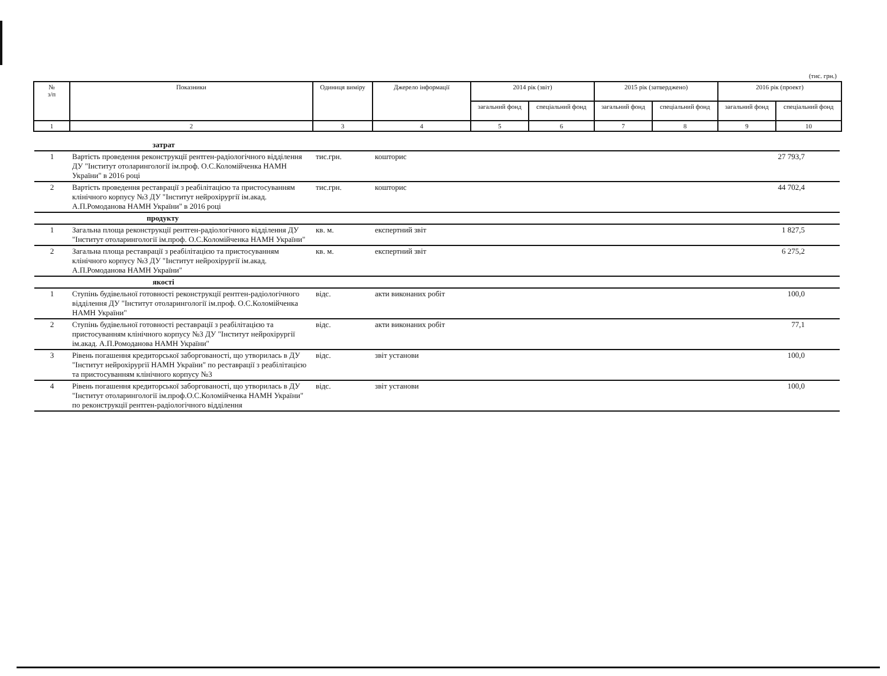(тис. грн.)
| № з/п | Показники | Одиниця виміру | Джерело інформації | 2014 рік (звіт) | | 2015 рік (затверджено) | | 2016 рік (проект) | |
| --- | --- | --- | --- | --- | --- | --- | --- | --- | --- |
| | | | | загальний фонд | спеціальний фонд | загальний фонд | спеціальний фонд | загальний фонд | спеціальний фонд |
| 1 | 2 | 3 | 4 | 5 | 6 | 7 | 8 | 9 | 10 |
| | затрат | | | | |
| 1 | Вартість проведення реконструкції рентген-радіологічного відділення ДУ "Інститут отоларингології ім.проф. О.С.Коломійченка НАМН України" в 2016 році | тис.грн. | кошторис | 27 793,7 | |
| 2 | Вартість проведення реставрації з реабілітацією та пристосуванням клінічного корпусу №3 ДУ "Інститут нейрохірургії ім.акад. А.П.Ромоданова НАМН України" в 2016 році | тис.грн. | кошторис | 44 702,4 | |
| | продукту | | | | |
| 1 | Загальна площа реконструкції рентген-радіологічного відділення ДУ "Інститут отоларингології ім.проф. О.С.Коломійченка НАМН України" | кв. м. | експертний звіт | 1 827,5 | |
| 2 | Загальна площа реставрації з реабілітацією та пристосуванням клінічного корпусу №3 ДУ "Інститут нейрохірургії ім.акад. А.П.Ромоданова НАМН України" | кв. м. | експертний звіт | 6 275,2 | |
| | якості | | | | |
| 1 | Ступінь будівельної готовності реконструкції рентген-радіологічного відділення ДУ "Інститут отоларингології ім.проф. О.С.Коломійченка НАМН України" | відс. | акти виконаних робіт | 100,0 | |
| 2 | Ступінь будівельної готовності реставрації з реабілітацією та пристосуванням клінічного корпусу №3 ДУ "Інститут нейрохірургії ім.акад. А.П.Ромоданова НАМН України" | відс. | акти виконаних робіт | 77,1 | |
| 3 | Рівень погашення кредиторської заборгованості, що утворилась в ДУ "Інститут нейрохірургії НАМН України" по реставрації з реабілітацією та пристосуванням клінічного корпусу №3 | відс. | звіт установи | 100,0 | |
| 4 | Рівень погашення кредиторської заборгованості, що утворилась в ДУ "Інститут отоларингології ім.проф.О.С.Коломійченка НАМН України" по реконструкції рентген-радіологічного відділення | відс. | звіт установи | 100,0 | |